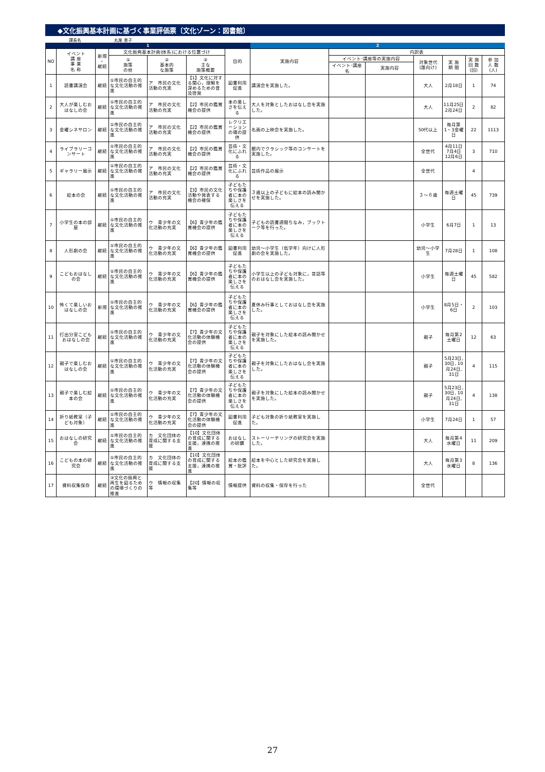◆文化振興基本計画に基づく事業評価票〔文化ゾーン：図書館〕
課長名　　　　　　　　丸尾 恵子
1 2
| NO | イベント 講 座 事 業 名 称 | 新規 ・ 継続 | 文化振興基本計画(体系)における位置づけ | | | 目的 | 実施内容 | 内訳表 | | | | | |
| --- | --- | --- | --- | --- | --- | --- | --- | --- | --- | --- | --- | --- | --- |
| | | | ① 施策 の柱 | ② 基本的 な施策 | ③ 主な 施策概要 | | | イベント･講座等の実施内容 | | 対象世代 (誰向け) | 実 施 期 間 | 実 施 回 数 (回) | 参 加 人 数 (人) |
| | | | | | | | | イベント･講座名 | 実施内容 | | | | |
| 1 | 読書講演会 | 継続 | ①市民の自主的な文化活動の推進 | ア 市民の文化活動の充実 | 【1】文化に対する関心，理解を深めるための普及啓発 | 図書利用促進 | 講演会を実施した。 | | | 大人 | 2月18日 | 1 | 74 |
| 2 | 大人が楽しむおはなしの会 | 継続 | ①市民の自主的な文化活動の推進 | ア 市民の文化活動の充実 | 【2】市民の鑑賞機会の提供 | 本の楽しさを伝える | 大人を対象としたおはなし会を実施した。 | | | 大人 | 11月25日 2月24日 | 2 | 82 |
| 3 | 金曜シネサロン | 継続 | ①市民の自主的な文化活動の推進 | ア 市民の文化活動の充実 | 【2】市民の鑑賞機会の提供 | レクリエーションの場の提供 | 名画の上映会を実施した。 | | | 50代以上 | 毎月第1・3金曜日 | 22 | 1113 |
| 4 | ライブラリーコンサート | 継続 | ①市民の自主的な文化活動の推進 | ア 市民の文化活動の充実 | 【2】市民の鑑賞機会の提供 | 芸術・文化にふれる | 館内でクラシック等のコンサートを実施した。 | | | 全世代 | 4月11日 7月4日 12月6日 | 3 | 710 |
| 5 | ギャラリー展示 | 継続 | ①市民の自主的な文化活動の推進 | ア 市民の文化活動の充実 | 【2】市民の鑑賞機会の提供 | 芸術・文化にふれる | 芸術作品の展示 | | | 全世代 | | 4 | |
| 6 | 絵本の会 | 継続 | ①市民の自主的な文化活動の推進 | ア 市民の文化活動の充実 | 【3】市民の文化活動や発表する機会の確保 | 子どもたちや保護者に本の楽しさを伝える | ３歳以上の子どもに絵本の読み聞かせを実施した。 | | | ３～６歳 | 毎週土曜日 | 45 | 739 |
| 7 | 小学生の本の部屋 | 継続 | ①市民の自主的な文化活動の推進 | ウ 青少年の文化活動の充実 | 【6】青少年の鑑賞機会の提供 | 子どもたちや保護者に本の楽しさを伝える | 子どもの読書週間ちなみ，ブックトーク等を行った。 | | | 小学生 | 6月7日 | 1 | 13 |
| 8 | 人形劇の会 | 継続 | ①市民の自主的な文化活動の推進 | ウ 青少年の文化活動の充実 | 【6】青少年の鑑賞機会の提供 | 図書利用促進 | 幼児～小学生（低学年）向けに人形劇の会を実施した。 | | | 幼児～小学生 | 7月28日 | 1 | 108 |
| 9 | こどもおはなしの会 | 継続 | ①市民の自主的な文化活動の推進 | ウ 青少年の文化活動の充実 | 【6】青少年の鑑賞機会の提供 | 子どもたちや保護者に本の楽しさを伝える | 小学生以上の子ども対象に，昔話等のおはなし会を実施した。 | | | 小学生 | 毎週土曜日 | 45 | 582 |
| 10 | 怖くて楽しいおはなしの会 | 新規 | ①市民の自主的な文化活動の推進 | ウ 青少年の文化活動の充実 | 【6】青少年の鑑賞機会の提供 | 子どもたちや保護者に本の楽しさを伝える | 夏休み行事としておはなし会を実施した。 | | | 小学生 | 8月5日・6日 | 2 | 103 |
| 11 | 打出分室こどもおはなしの会 | 継続 | ①市民の自主的な文化活動の推進 | ウ 青少年の文化活動の充実 | 【7】青少年の文化活動の体験機会の提供 | 子どもたちや保護者に本の楽しさを伝える | 親子を対象にした絵本の読み聞かせを実施した。 | | | 親子 | 毎月第2土曜日 | 12 | 63 |
| 12 | 親子で楽しむおはなしの会 | 継続 | ①市民の自主的な文化活動の推進 | ウ 青少年の文化活動の充実 | 【7】青少年の文化活動の体験機会の提供 | 子どもたちや保護者に本の楽しさを伝える | 親子を対象にしたおはなし会を実施した。 | | | 親子 | 5月23日, 30日, 10月24日, 31日 | 4 | 115 |
| 13 | 親子で楽しむ絵本の会 | 継続 | ①市民の自主的な文化活動の推進 | ウ 青少年の文化活動の充実 | 【7】青少年の文化活動の体験機会の提供 | 子どもたちや保護者に本の楽しさを伝える | 親子を対象にした絵本の読み聞かせを実施した。 | | | 親子 | 5月23日, 30日, 10月24日, 31日 | 4 | 138 |
| 14 | 折り紙教室（子ども対象） | 継続 | ①市民の自主的な文化活動の推進 | ウ 青少年の文化活動の充実 | 【7】青少年の文化活動の体験機会の提供 | 図書利用促進 | 子ども対象の折り紙教室を実施した。 | | | 小学生 | 7月24日 | 1 | 57 |
| 15 | おはなしの研究会 | 継続 | ①市民の自主的な文化活動の推進 | カ 文化団体の育成に関する支援 | 【10】文化団体の育成に関する支援，連携の推進 | おはなしの研鑽 | ストーリーテリングの研究会を実施した。 | | | 大人 | 毎月第4水曜日 | 11 | 209 |
| 16 | こどもの本の研究会 | 継続 | ①市民の自主的な文化活動の推進 | カ 文化団体の育成に関する支援 | 【10】文化団体の育成に関する支援，連携の推進 | 絵本の鑑賞・批評 | 絵本を中心とした研究会を実施した。 | | | 大人 | 毎月第3水曜日 | 8 | 136 |
| 17 | 資料収集保存 | 継続 | ③文化の振興と再生を図るための環境づくりの推進 | ウ 情報の収集等 | 【20】情報の収集等 | 情報提供 | 資料の収集・保存を行った | | | 全世代 | | | |
27